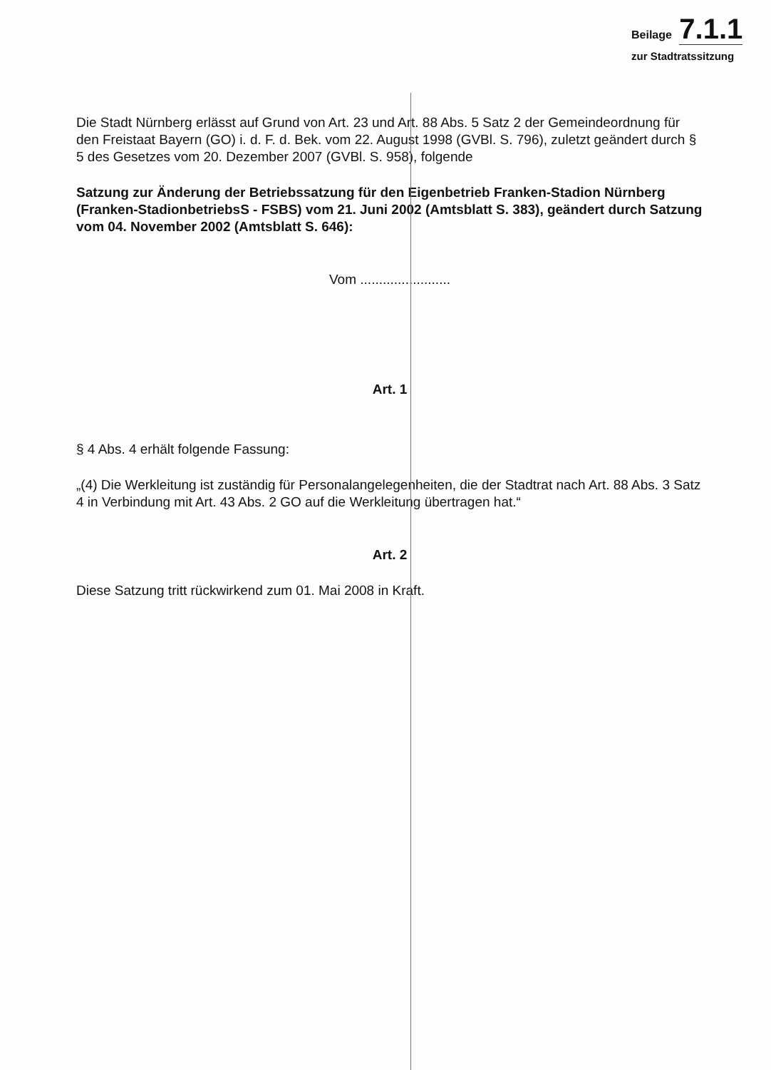Beilage 7.1.1
zur Stadtratssitzung
Die Stadt Nürnberg erlässt auf Grund von Art. 23 und Art. 88 Abs. 5 Satz 2 der Gemeindeordnung für den Freistaat Bayern (GO) i. d. F. d. Bek. vom 22. August 1998 (GVBl. S. 796), zuletzt geändert durch § 5 des Gesetzes vom 20. Dezember 2007 (GVBl. S. 958), folgende
Satzung zur Änderung der Betriebssatzung für den Eigenbetrieb Franken-Stadion Nürnberg (Franken-StadionbetriebsS - FSBS) vom 21. Juni 2002 (Amtsblatt S. 383), geändert durch Satzung vom 04. November 2002 (Amtsblatt S. 646):
Vom ........................
Art. 1
§ 4 Abs. 4 erhält folgende Fassung:
„(4) Die Werkleitung ist zuständig für Personalangelegenheiten, die der Stadtrat nach Art. 88 Abs. 3 Satz 4 in Verbindung mit Art. 43 Abs. 2 GO auf die Werkleitung übertragen hat.“
Art. 2
Diese Satzung tritt rückwirkend zum 01. Mai 2008 in Kraft.